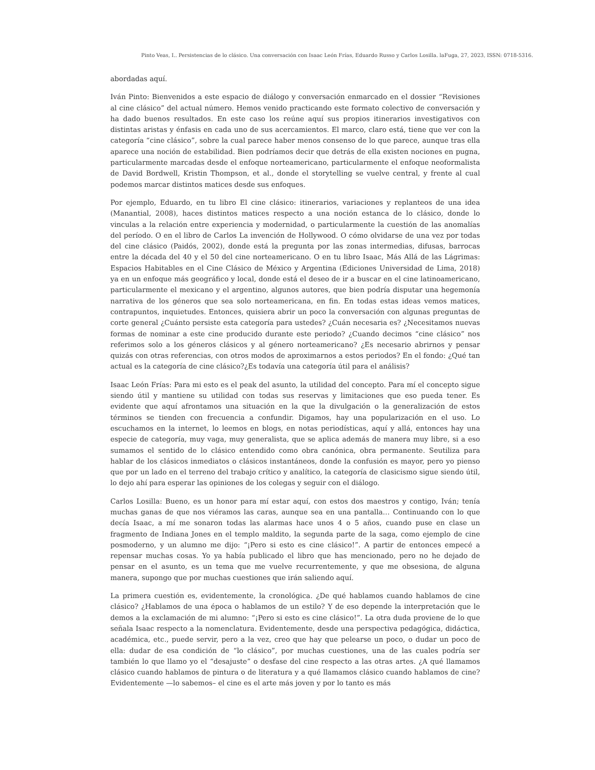Pinto Veas, I.. Persistencias de lo clásico. Una conversación con Isaac León Frías, Eduardo Russo y Carlos Losilla. laFuga, 27, 2023, ISSN: 0718-5316.
abordadas aquí.
Iván Pinto: Bienvenidos a este espacio de diálogo y conversación enmarcado en el dossier “Revisiones al cine clásico” del actual número. Hemos venido practicando este formato colectivo de conversación y ha dado buenos resultados. En este caso los reúne aquí sus propios itinerarios investigativos con distintas aristas y énfasis en cada uno de sus acercamientos. El marco, claro está, tiene que ver con la categoría “cine clásico”, sobre la cual parece haber menos consenso de lo que parece, aunque tras ella aparece una noción de estabilidad. Bien podríamos decir que detrás de ella existen nociones en pugna, particularmente marcadas desde el enfoque norteamericano, particularmente el enfoque neoformalista de David Bordwell, Kristin Thompson, et al., donde el storytelling se vuelve central, y frente al cual podemos marcar distintos matices desde sus enfoques.
Por ejemplo, Eduardo, en tu libro El cine clásico: itinerarios, variaciones y replanteos de una idea (Manantial, 2008), haces distintos matices respecto a una noción estanca de lo clásico, donde lo vinculas a la relación entre experiencia y modernidad, o particularmente la cuestión de las anomalías del período. O en el libro de Carlos La invención de Hollywood. O cómo olvidarse de una vez por todas del cine clásico (Paidós, 2002), donde está la pregunta por las zonas intermedias, difusas, barrocas entre la década del 40 y el 50 del cine norteamericano. O en tu libro Isaac, Más Allá de las Lágrimas: Espacios Habitables en el Cine Clásico de México y Argentina (Ediciones Universidad de Lima, 2018) ya en un enfoque más geográfico y local, donde está el deseo de ir a buscar en el cine latinoamericano, particularmente el mexicano y el argentino, algunos autores, que bien podría disputar una hegemonía narrativa de los géneros que sea solo norteamericana, en fin. En todas estas ideas vemos matices, contrapuntos, inquietudes. Entonces, quisiera abrir un poco la conversación con algunas preguntas de corte general ¿Cuánto persiste esta categoría para ustedes? ¿Cuán necesaria es? ¿Necesitamos nuevas formas de nominar a este cine producido durante este periodo? ¿Cuando decimos “cine clásico” nos referimos solo a los géneros clásicos y al género norteamericano? ¿Es necesario abrirnos y pensar quizás con otras referencias, con otros modos de aproximarnos a estos periodos? En el fondo: ¿Qué tan actual es la categoría de cine clásico?¿Es todavía una categoría útil para el análisis?
Isaac León Frías: Para mi esto es el peak del asunto, la utilidad del concepto. Para mí el concepto sigue siendo útil y mantiene su utilidad con todas sus reservas y limitaciones que eso pueda tener. Es evidente que aquí afrontamos una situación en la que la divulgación o la generalización de estos términos se tienden con frecuencia a confundir. Digamos, hay una popularización en el uso. Lo escuchamos en la internet, lo leemos en blogs, en notas periodísticas, aquí y allá, entonces hay una especie de categoría, muy vaga, muy generalista, que se aplica además de manera muy libre, si a eso sumamos el sentido de lo clásico entendido como obra canónica, obra permanente. Seutiliza para hablar de los clásicos inmediatos o clásicos instantáneos, donde la confusión es mayor, pero yo pienso que por un lado en el terreno del trabajo crítico y analítico, la categoría de clasicismo sigue siendo útil, lo dejo ahí para esperar las opiniones de los colegas y seguir con el diálogo.
Carlos Losilla: Bueno, es un honor para mí estar aquí, con estos dos maestros y contigo, Iván; tenía muchas ganas de que nos viéramos las caras, aunque sea en una pantalla… Continuando con lo que decía Isaac, a mí me sonaron todas las alarmas hace unos 4 o 5 años, cuando puse en clase un fragmento de Indiana Jones en el templo maldito, la segunda parte de la saga, como ejemplo de cine posmoderno, y un alumno me dijo: “¡Pero si esto es cine clásico!”. A partir de entonces empecé a repensar muchas cosas. Yo ya había publicado el libro que has mencionado, pero no he dejado de pensar en el asunto, es un tema que me vuelve recurrentemente, y que me obsesiona, de alguna manera, supongo que por muchas cuestiones que irán saliendo aquí.
La primera cuestión es, evidentemente, la cronológica. ¿De qué hablamos cuando hablamos de cine clásico? ¿Hablamos de una época o hablamos de un estilo? Y de eso depende la interpretación que le demos a la exclamación de mi alumno: “¡Pero si esto es cine clásico!”. La otra duda proviene de lo que señala Isaac respecto a la nomenclatura. Evidentemente, desde una perspectiva pedagógica, didáctica, académica, etc., puede servir, pero a la vez, creo que hay que pelearse un poco, o dudar un poco de ella: dudar de esa condición de “lo clásico”, por muchas cuestiones, una de las cuales podría ser también lo que llamo yo el “desajuste” o desfase del cine respecto a las otras artes. ¿A qué llamamos clásico cuando hablamos de pintura o de literatura y a qué llamamos clásico cuando hablamos de cine? Evidentemente —lo sabemos– el cine es el arte más joven y por lo tanto es más